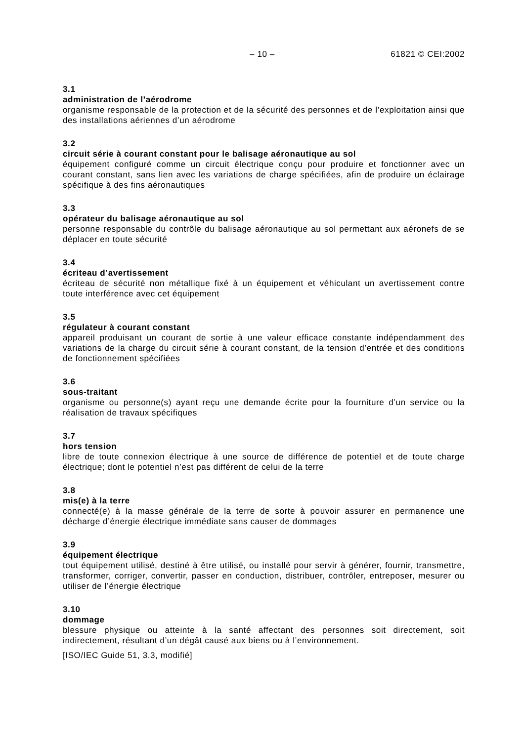– 10 – 61821 © CEI:2002
3.1
administration de l’aérodrome
organisme responsable de la protection et de la sécurité des personnes et de l’exploitation ainsi que des installations aériennes d’un aérodrome
3.2
circuit série à courant constant pour le balisage aéronautique au sol
équipement configuré comme un circuit électrique conçu pour produire et fonctionner avec un courant constant, sans lien avec les variations de charge spécifiées, afin de produire un éclairage spécifique à des fins aéronautiques
3.3
opérateur du balisage aéronautique au sol
personne responsable du contrôle du balisage aéronautique au sol permettant aux aéronefs de se déplacer en toute sécurité
3.4
écriteau d’avertissement
écriteau de sécurité non métallique fixé à un équipement et véhiculant un avertissement contre toute interférence avec cet équipement
3.5
régulateur à courant constant
appareil produisant un courant de sortie à une valeur efficace constante indépendamment des variations de la charge du circuit série à courant constant, de la tension d’entrée et des conditions de fonctionnement spécifiées
3.6
sous-traitant
organisme ou personne(s) ayant reçu une demande écrite pour la fourniture d’un service ou la réalisation de travaux spécifiques
3.7
hors tension
libre de toute connexion électrique à une source de différence de potentiel et de toute charge électrique; dont le potentiel n’est pas différent de celui de la terre
3.8
mis(e) à la terre
connecté(e) à la masse générale de la terre de sorte à pouvoir assurer en permanence une décharge d’énergie électrique immédiate sans causer de dommages
3.9
équipement électrique
tout équipement utilisé, destiné à être utilisé, ou installé pour servir à générer, fournir, transmettre, transformer, corriger, convertir, passer en conduction, distribuer, contrôler, entreposer, mesurer ou utiliser de l’énergie électrique
3.10
dommage
blessure physique ou atteinte à la santé affectant des personnes soit directement, soit indirectement, résultant d’un dégât causé aux biens ou à l’environnement.
[ISO/IEC Guide 51, 3.3, modifié]